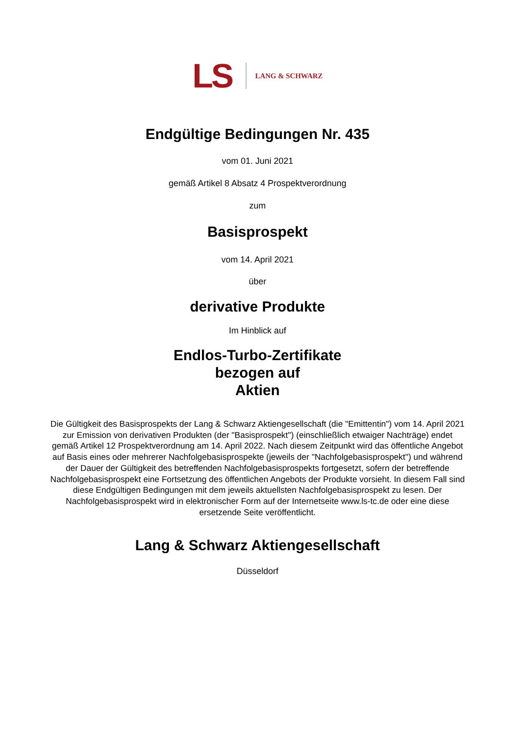LS LANG & SCHWARZ
Endgültige Bedingungen Nr. 435
vom 01. Juni 2021
gemäß Artikel 8 Absatz 4 Prospektverordnung
zum
Basisprospekt
vom 14. April 2021
über
derivative Produkte
Im Hinblick auf
Endlos-Turbo-Zertifikate
bezogen auf
Aktien
Die Gültigkeit des Basisprospekts der Lang & Schwarz Aktiengesellschaft (die "Emittentin") vom 14. April 2021 zur Emission von derivativen Produkten (der "Basisprospekt") (einschließlich etwaiger Nachträge) endet gemäß Artikel 12 Prospektverordnung am 14. April 2022. Nach diesem Zeitpunkt wird das öffentliche Angebot auf Basis eines oder mehrerer Nachfolgebasisprospekte (jeweils der "Nachfolgebasisprospekt") und während der Dauer der Gültigkeit des betreffenden Nachfolgebasisprospekts fortgesetzt, sofern der betreffende Nachfolgebasisprospekt eine Fortsetzung des öffentlichen Angebots der Produkte vorsieht. In diesem Fall sind diese Endgültigen Bedingungen mit dem jeweils aktuellsten Nachfolgebasisprospekt zu lesen. Der Nachfolgebasisprospekt wird in elektronischer Form auf der Internetseite www.ls-tc.de oder eine diese ersetzende Seite veröffentlicht.
Lang & Schwarz Aktiengesellschaft
Düsseldorf